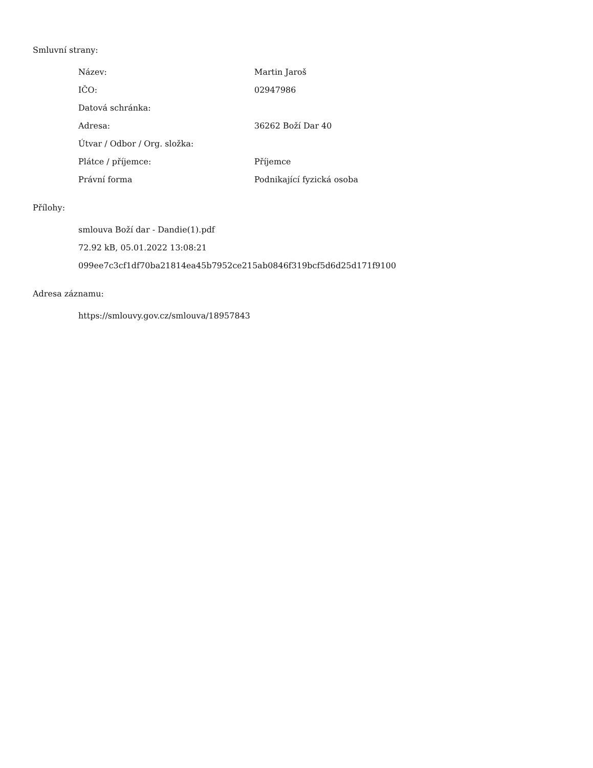Smluvní strany:
| Název: | Martin Jaroš |
| IČO: | 02947986 |
| Datová schránka: | |
| Adresa: | 36262 Boží Dar 40 |
| Útvar / Odbor / Org. složka: | |
| Plátce / příjemce: | Příjemce |
| Právní forma | Podnikající fyzická osoba |
Přílohy:
smlouva Boží dar - Dandie(1).pdf
72.92 kB, 05.01.2022 13:08:21
099ee7c3cf1df70ba21814ea45b7952ce215ab0846f319bcf5d6d25d171f9100
Adresa záznamu:
https://smlouvy.gov.cz/smlouva/18957843